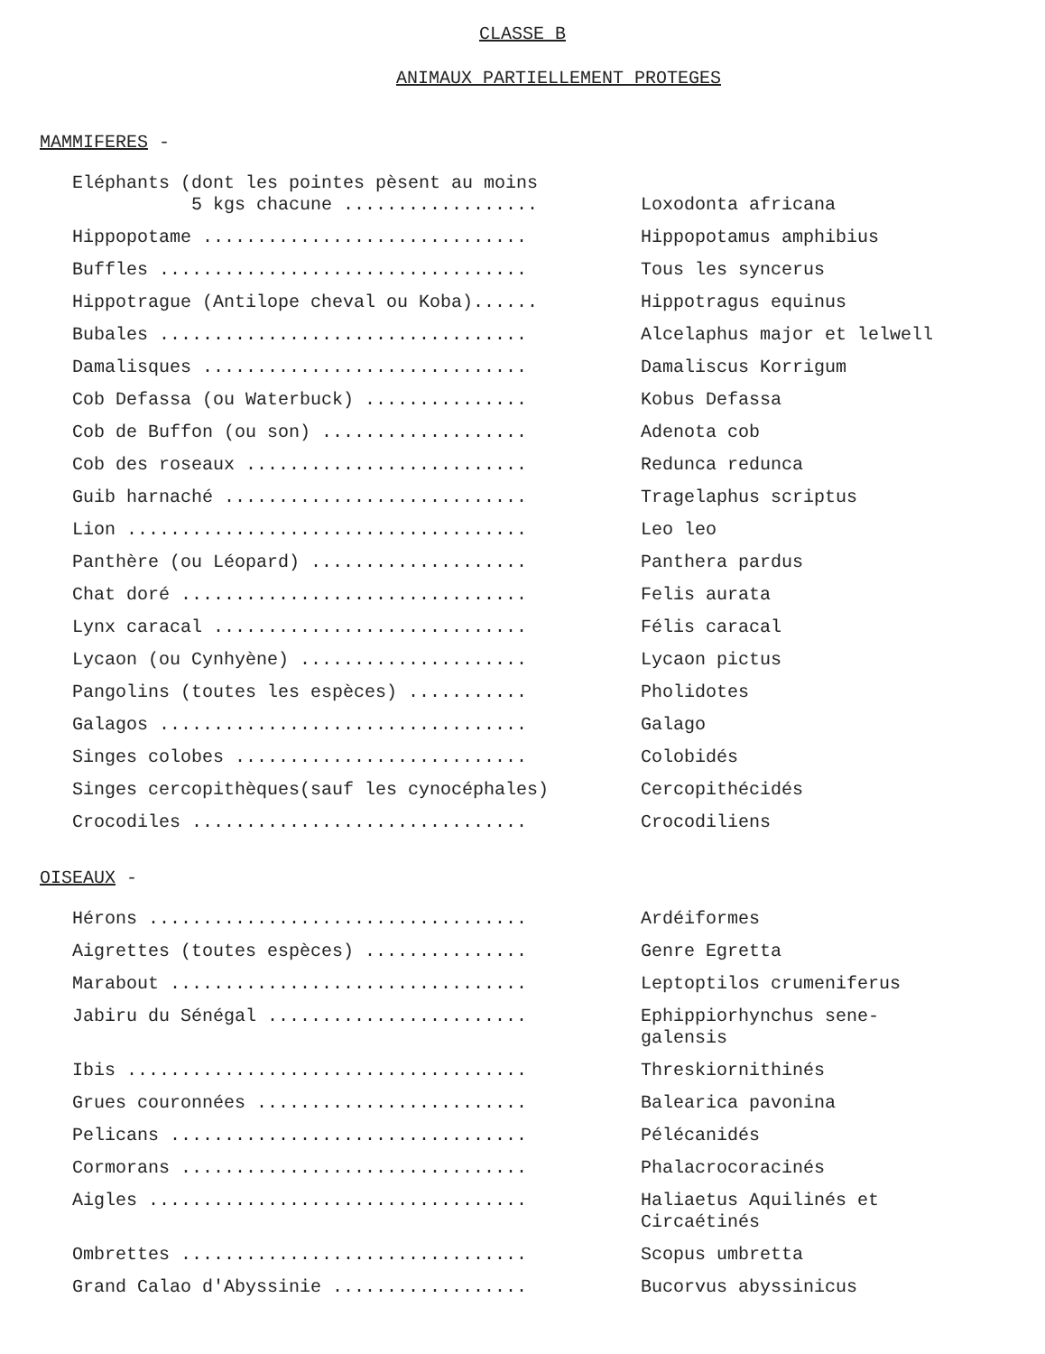CLASSE B
ANIMAUX PARTIELLEMENT PROTEGES
MAMMIFERES -
| Eléphants (dont les pointes pèsent au moins 5 kgs chacune .................. | Loxodonta africana |
| Hippopotame .............................. | Hippopotamus amphibius |
| Buffles .................................. | Tous les syncerus |
| Hippotrague (Antilope cheval ou Koba)...... | Hippotragus equinus |
| Bubales .................................. | Alcelaphus major et lelwell |
| Damalisques .............................. | Damaliscus Korrigum |
| Cob Defassa (ou Waterbuck) ............... | Kobus Defassa |
| Cob de Buffon (ou son) ................... | Adenota cob |
| Cob des roseaux .......................... | Redunca redunca |
| Guib harnaché ............................ | Tragelaphus scriptus |
| Lion ..................................... | Leo leo |
| Panthère (ou Léopard) .................... | Panthera pardus |
| Chat doré ................................ | Felis aurata |
| Lynx caracal ............................. | Félis caracal |
| Lycaon (ou Cynhyène) ..................... | Lycaon pictus |
| Pangolins (toutes les espèces) ........... | Pholidotes |
| Galagos .................................. | Galago |
| Singes colobes ........................... | Colobidés |
| Singes cercopithèques(sauf les cynocéphales) | Cercopithécidés |
| Crocodiles ............................... | Crocodiliens |
OISEAUX -
| Hérons ................................... | Ardéiformes |
| Aigrettes (toutes espèces) ............... | Genre Egretta |
| Marabout ................................. | Leptoptilos crumeniferus |
| Jabiru du Sénégal ........................ | Ephippiorhynchus sene-galensis |
| Ibis ..................................... | Threskiornithinés |
| Grues couronnées ......................... | Balearica pavonina |
| Pelicans ................................. | Pélécanidés |
| Cormorans ................................ | Phalacrocoracinés |
| Aigles ................................... | Haliaetus Aquilinés et Circaétinés |
| Ombrettes ................................ | Scopus umbretta |
| Grand Calao d'Abyssinie .................. | Bucorvus abyssinicus |